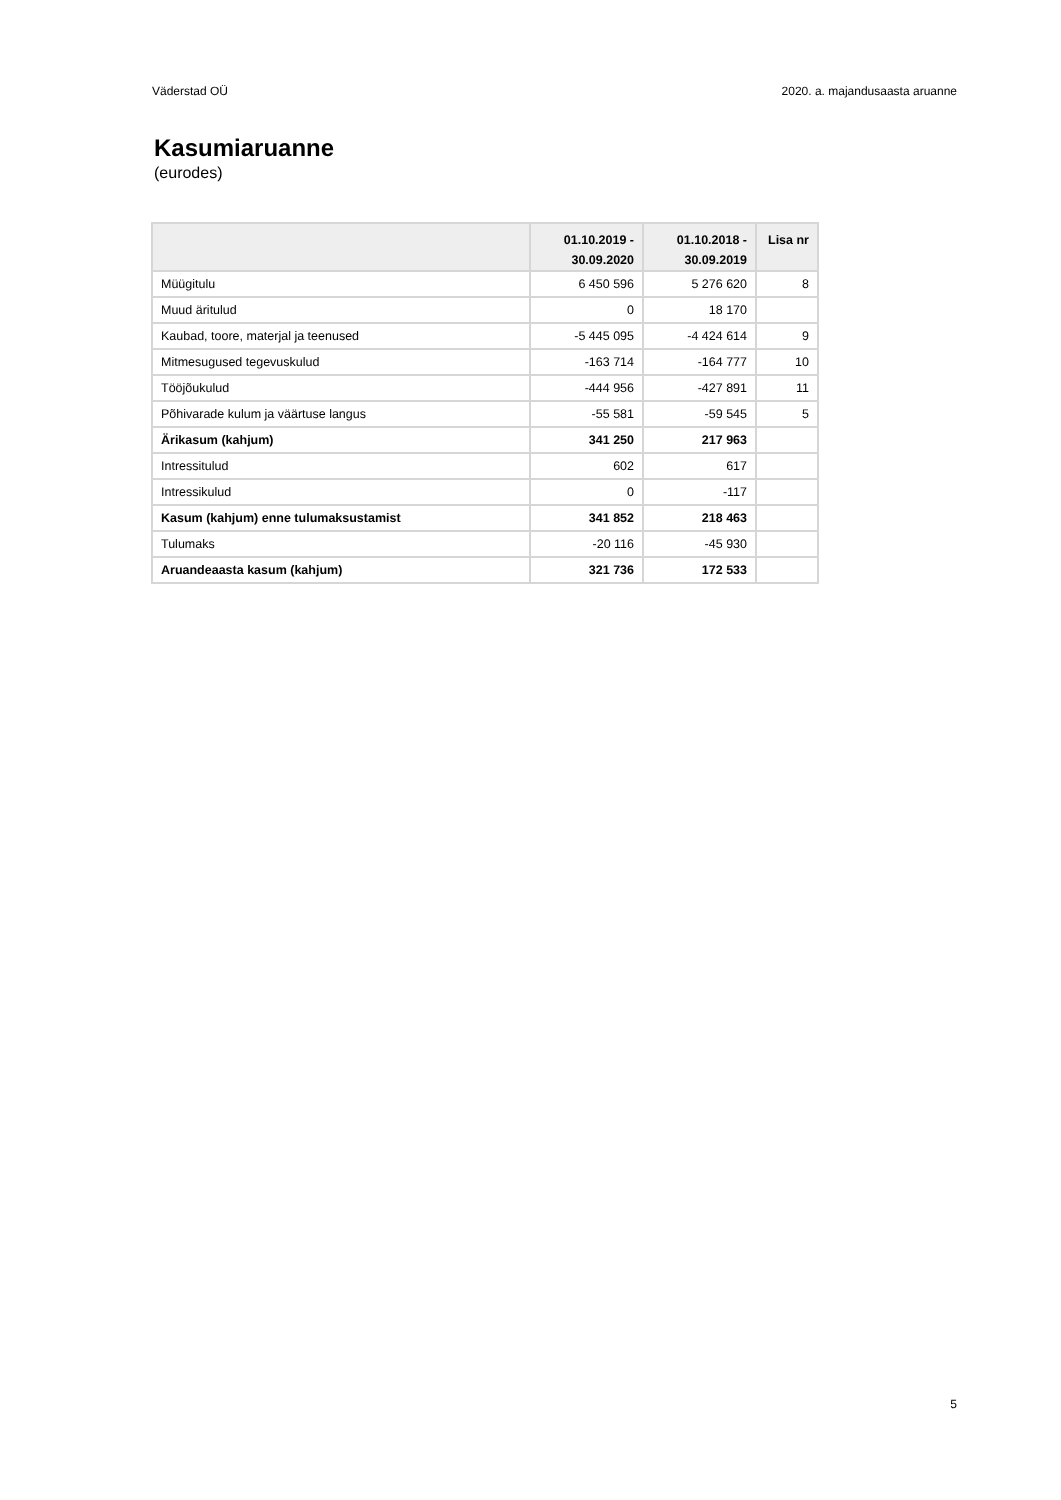Väderstad OÜ 2020. a. majandusaasta aruanne
Kasumiaruanne
(eurodes)
| | 01.10.2019 - 30.09.2020 | 01.10.2018 - 30.09.2019 | Lisa nr |
| --- | --- | --- | --- |
| Müügitulu | 6 450 596 | 5 276 620 | 8 |
| Muud äritulud | 0 | 18 170 | |
| Kaubad, toore, materjal ja teenused | -5 445 095 | -4 424 614 | 9 |
| Mitmesugused tegevuskulud | -163 714 | -164 777 | 10 |
| Tööjõukulud | -444 956 | -427 891 | 11 |
| Põhivarade kulum ja väärtuse langus | -55 581 | -59 545 | 5 |
| Ärikasum (kahjum) | 341 250 | 217 963 | |
| Intressitulud | 602 | 617 | |
| Intressikulud | 0 | -117 | |
| Kasum (kahjum) enne tulumaksustamist | 341 852 | 218 463 | |
| Tulumaks | -20 116 | -45 930 | |
| Aruandeaasta kasum (kahjum) | 321 736 | 172 533 | |
5